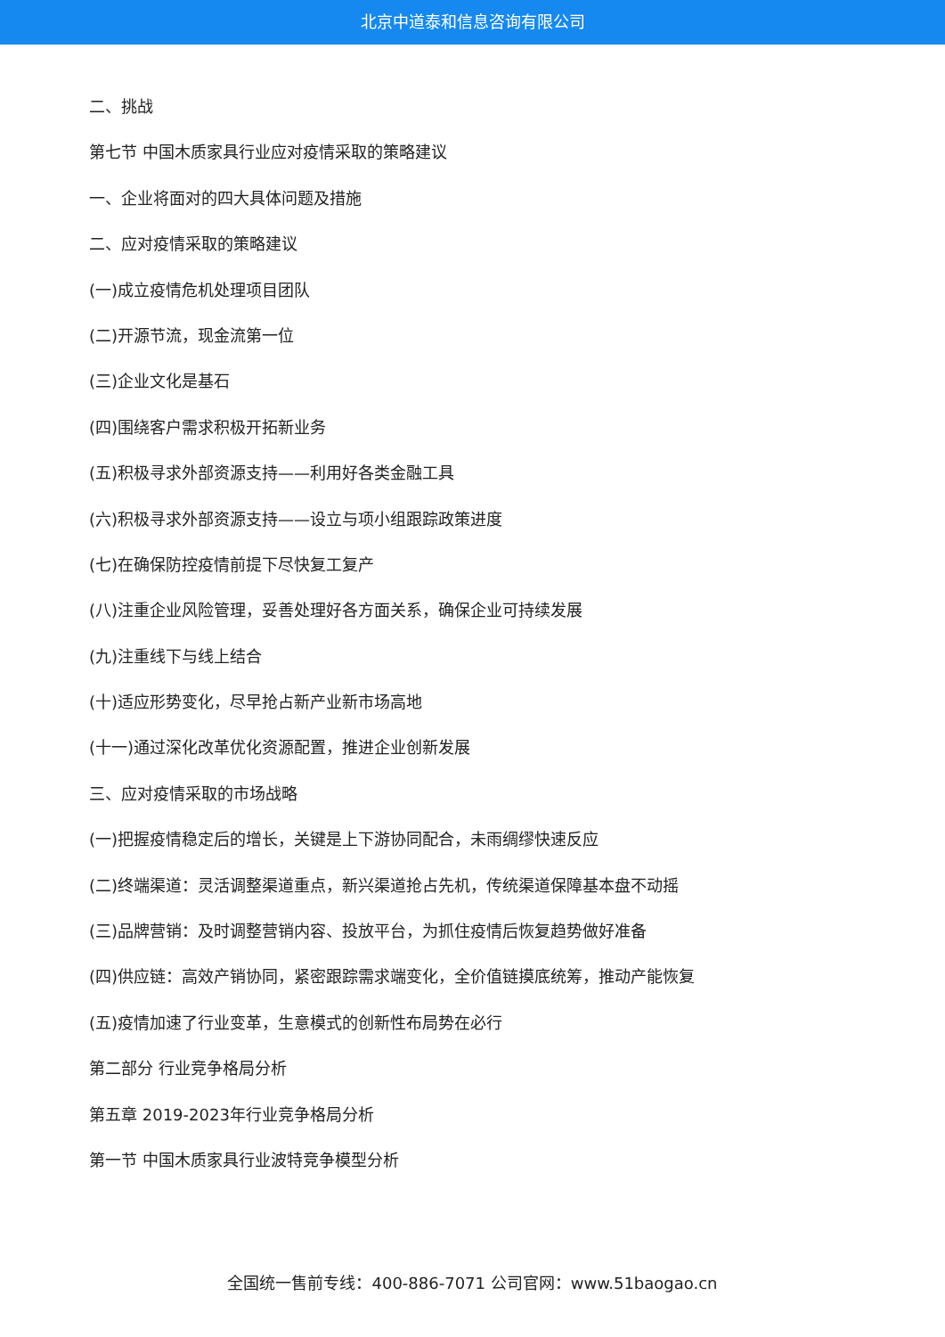北京中道泰和信息咨询有限公司
二、挑战
第七节 中国木质家具行业应对疫情采取的策略建议
一、企业将面对的四大具体问题及措施
二、应对疫情采取的策略建议
(一)成立疫情危机处理项目团队
(二)开源节流，现金流第一位
(三)企业文化是基石
(四)围绕客户需求积极开拓新业务
(五)积极寻求外部资源支持——利用好各类金融工具
(六)积极寻求外部资源支持——设立与项小组跟踪政策进度
(七)在确保防控疫情前提下尽快复工复产
(八)注重企业风险管理，妥善处理好各方面关系，确保企业可持续发展
(九)注重线下与线上结合
(十)适应形势变化，尽早抢占新产业新市场高地
(十一)通过深化改革优化资源配置，推进企业创新发展
三、应对疫情采取的市场战略
(一)把握疫情稳定后的增长，关键是上下游协同配合，未雨绸缪快速反应
(二)终端渠道：灵活调整渠道重点，新兴渠道抢占先机，传统渠道保障基本盘不动摇
(三)品牌营销：及时调整营销内容、投放平台，为抓住疫情后恢复趋势做好准备
(四)供应链：高效产销协同，紧密跟踪需求端变化，全价值链摸底统筹，推动产能恢复
(五)疫情加速了行业变革，生意模式的创新性布局势在必行
第二部分 行业竞争格局分析
第五章 2019-2023年行业竞争格局分析
第一节 中国木质家具行业波特竞争模型分析
全国统一售前专线：400-886-7071 公司官网：www.51baogao.cn